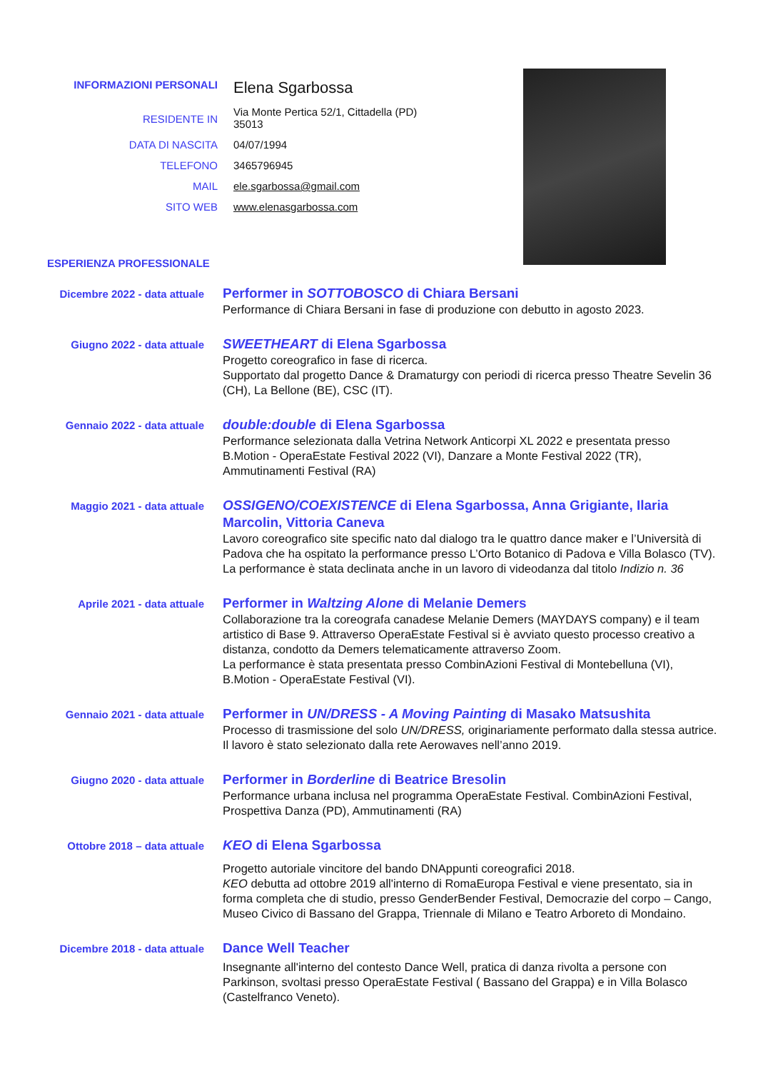INFORMAZIONI PERSONALI
Elena Sgarbossa
RESIDENTE IN
Via Monte Pertica 52/1, Cittadella (PD)
35013
DATA DI NASCITA 04/07/1994
TELEFONO 3465796945
MAIL ele.sgarbossa@gmail.com
SITO WEB www.elenasgarbossa.com
ESPERIENZA PROFESSIONALE
Dicembre 2022 - data attuale
Performer in SOTTOBOSCO di Chiara Bersani
Performance di Chiara Bersani in fase di produzione con debutto in agosto 2023.
Giugno 2022 - data attuale
SWEETHEART di Elena Sgarbossa
Progetto coreografico in fase di ricerca.
Supportato dal progetto Dance & Dramaturgy con periodi di ricerca presso Theatre Sevelin 36 (CH), La Bellone (BE), CSC (IT).
Gennaio 2022 - data attuale
double:double di Elena Sgarbossa
Performance selezionata dalla Vetrina Network Anticorpi XL 2022 e presentata presso B.Motion - OperaEstate Festival 2022 (VI), Danzare a Monte Festival 2022 (TR), Ammutinamenti Festival (RA)
Maggio 2021 - data attuale
OSSIGENO/COEXISTENCE di Elena Sgarbossa, Anna Grigiante, Ilaria Marcolin, Vittoria Caneva
Lavoro coreografico site specific nato dal dialogo tra le quattro dance maker e l’Università di Padova che ha ospitato la performance presso L’Orto Botanico di Padova e Villa Bolasco (TV). La performance è stata declinata anche in un lavoro di videodanza dal titolo Indizio n. 36
Aprile 2021 - data attuale
Performer in Waltzing Alone di Melanie Demers
Collaborazione tra la coreografa canadese Melanie Demers (MAYDAYS company) e il team artistico di Base 9. Attraverso OperaEstate Festival si è avviato questo processo creativo a distanza, condotto da Demers telematicamente attraverso Zoom.
La performance è stata presentata presso CombinAzioni Festival di Montebelluna (VI), B.Motion - OperaEstate Festival (VI).
Gennaio 2021 - data attuale
Performer in UN/DRESS - A Moving Painting di Masako Matsushita
Processo di trasmissione del solo UN/DRESS, originariamente performato dalla stessa autrice. Il lavoro è stato selezionato dalla rete Aerowaves nell’anno 2019.
Giugno 2020 - data attuale
Performer in Borderline di Beatrice Bresolin
Performance urbana inclusa nel programma OperaEstate Festival. CombinAzioni Festival, Prospettiva Danza (PD), Ammutinamenti (RA)
Ottobre 2018 – data attuale
KEO di Elena Sgarbossa
Progetto autoriale vincitore del bando DNAppunti coreografici 2018.
KEO debutta ad ottobre 2019 all'interno di RomaEuropa Festival e viene presentato, sia in forma completa che di studio, presso GenderBender Festival, Democrazie del corpo – Cango, Museo Civico di Bassano del Grappa, Triennale di Milano e Teatro Arboreto di Mondaino.
Dicembre 2018 - data attuale
Dance Well Teacher
Insegnante all'interno del contesto Dance Well, pratica di danza rivolta a persone con Parkinson, svoltasi presso OperaEstate Festival ( Bassano del Grappa) e in Villa Bolasco (Castelfranco Veneto).